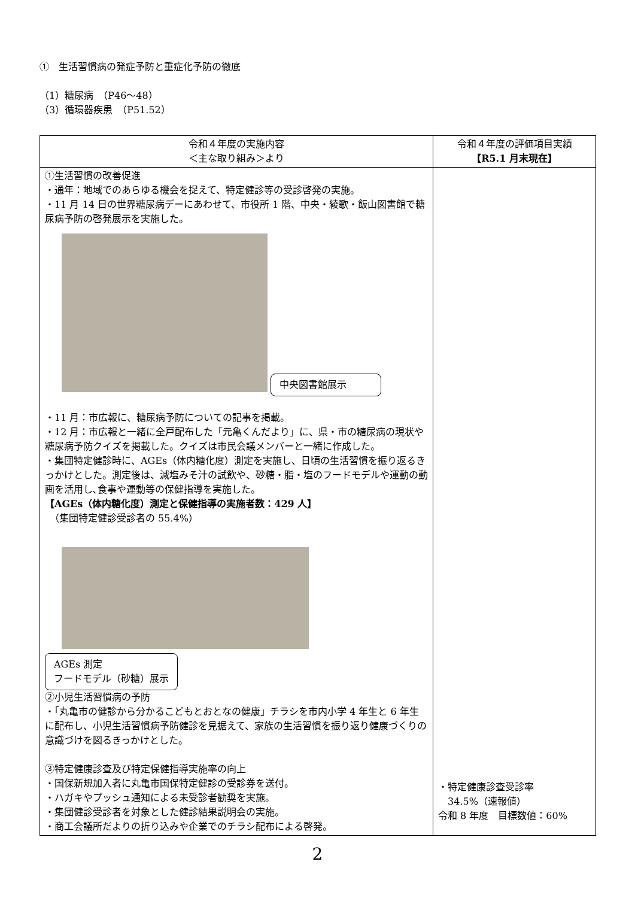①　生活習慣病の発症予防と重症化予防の徹底
（1）糖尿病　（P46～48）
（3）循環器疾患　（P51.52）
| 令和４年度の実施内容 ＜主な取り組み＞より | 令和４年度の評価項目実績 【R5.1 月末現在】 |
| --- | --- |
| ①生活習慣の改善促進 ・通年：地域でのあらゆる機会を捉えて、特定健診等の受診啓発の実施。 ・11 月 14 日の世界糖尿病デーにあわせて、市役所 1 階、中央・綾歌・飯山図書館で糖尿病予防の啓発展示を実施した。 中央図書館展示 ・11 月：市広報に、糖尿病予防についての記事を掲載。 ・12 月：市広報と一緒に全戸配布した「元亀くんだより」に、県・市の糖尿病の現状や糖尿病予防クイズを掲載した。クイズは市民会議メンバーと一緒に作成した。 ・集団特定健診時に、AGEs（体内糖化度）測定を実施し、日頃の生活習慣を振り返るきっかけとした。測定後は、減塩みそ汁の試飲や、砂糖・脂・塩のフードモデルや運動の動画を活用し､食事や運動等の保健指導を実施した。 【AGEs（体内糖化度）測定と保健指導の実施者数：429 人】 （集団特定健診受診者の 55.4%） AGEs 測定 フードモデル（砂糖）展示 ②小児生活習慣病の予防 ・「丸亀市の健診から分かるこどもとおとなの健康」チラシを市内小学 4 年生と 6 年生に配布し、小児生活習慣病予防健診を見据えて、家族の生活習慣を振り返り健康づくりの意識づけを図るきっかけとした。 ③特定健康診査及び特定保健指導実施率の向上 ・国保新規加入者に丸亀市国保特定健診の受診券を送付。 ・ハガキやプッシュ通知による未受診者勧奨を実施。 ・集団健診受診者を対象とした健診結果説明会の実施。 ・商工会議所だよりの折り込みや企業でのチラシ配布による啓発。 | ・特定健康診査受診率 34.5%（速報値） 令和 8 年度 目標数値：60% |
2